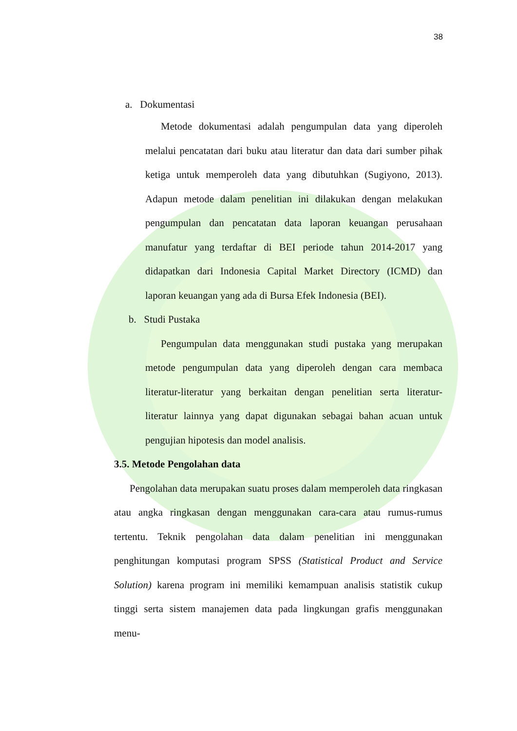38
a. Dokumentasi
Metode dokumentasi adalah pengumpulan data yang diperoleh melalui pencatatan dari buku atau literatur dan data dari sumber pihak ketiga untuk memperoleh data yang dibutuhkan (Sugiyono, 2013). Adapun metode dalam penelitian ini dilakukan dengan melakukan pengumpulan dan pencatatan data laporan keuangan perusahaan manufatur yang terdaftar di BEI periode tahun 2014-2017 yang didapatkan dari Indonesia Capital Market Directory (ICMD) dan laporan keuangan yang ada di Bursa Efek Indonesia (BEI).
b. Studi Pustaka
Pengumpulan data menggunakan studi pustaka yang merupakan metode pengumpulan data yang diperoleh dengan cara membaca literatur-literatur yang berkaitan dengan penelitian serta literatur-literatur lainnya yang dapat digunakan sebagai bahan acuan untuk pengujian hipotesis dan model analisis.
3.5. Metode Pengolahan data
Pengolahan data merupakan suatu proses dalam memperoleh data ringkasan atau angka ringkasan dengan menggunakan cara-cara atau rumus-rumus tertentu. Teknik pengolahan data dalam penelitian ini menggunakan penghitungan komputasi program SPSS (Statistical Product and Service Solution) karena program ini memiliki kemampuan analisis statistik cukup tinggi serta sistem manajemen data pada lingkungan grafis menggunakan menu-